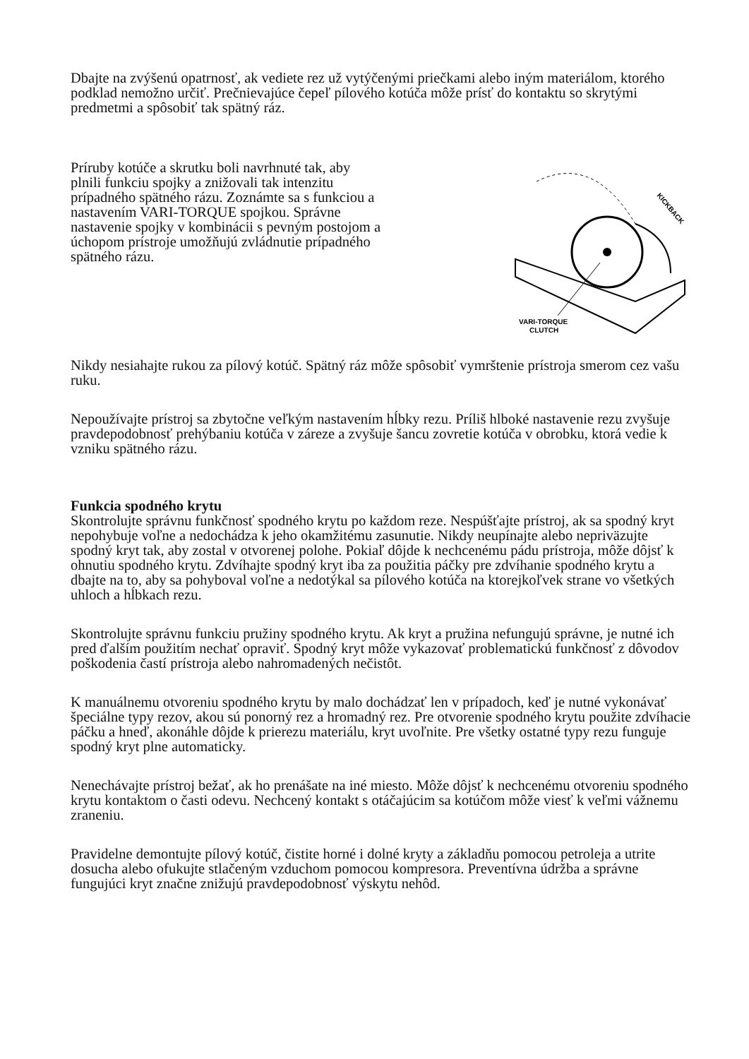Dbajte na zvýšenú opatrnosť, ak vediete rez už vytýčenými priečkami alebo iným materiálom, ktorého podklad nemožno určiť. Prečnievajúce čepeľ pílového kotúča môže prísť do kontaktu so skrytými predmetmi a spôsobiť tak spätný ráz.
Príruby kotúče a skrutku boli navrhnuté tak, aby plnili funkciu spojky a znižovali tak intenzitu prípadného spätného rázu. Zoznámte sa s funkciou a nastavením VARI-TORQUE spojkou. Správne nastavenie spojky v kombinácii s pevným postojom a úchopom prístroje umožňujú zvládnutie prípadného spätného rázu.
KICKBACK
VARI-TORQUE
CLUTCH
Nikdy nesiahajte rukou za pílový kotúč. Spätný ráz môže spôsobiť vymrštenie prístroja smerom cez vašu ruku.
Nepoužívajte prístroj sa zbytočne veľkým nastavením hĺbky rezu. Príliš hlboké nastavenie rezu zvyšuje pravdepodobnosť prehýbaniu kotúča v zárezе a zvyšuje šancu zovretie kotúča v obrobku, ktorá vedie k vzniku spätného rázu.
Funkcia spodného krytu
Skontrolujte správnu funkčnosť spodného krytu po každom reze. Nespúšťajte prístroj, ak sa spodný kryt nepohybuje voľne a nedochádza k jeho okamžitému zasunutie. Nikdy neupínajte alebo neprivӓzujte spodný kryt tak, aby zostal v otvorenej polohe. Pokiaľ dôjde k nechcenému pádu prístroja, môže dôjsť k ohnutiu spodného krytu. Zdvíhajte spodný kryt iba za použitia páčky pre zdvíhanie spodného krytu a dbajte na to, aby sa pohyboval voľne a nedotýkal sa pílového kotúča na ktorejkoľvek strane vo všetkých uhloch a hĺbkach rezu.
Skontrolujte správnu funkciu pružiny spodného krytu. Ak kryt a pružina nefungujú správne, je nutné ich pred ďalším použitím nechať opraviť. Spodný kryt môže vykazovať problematickú funkčnosť z dôvodov poškodenia častí prístroja alebo nahromadených nečistôt.
K manuálnemu otvoreniu spodného krytu by malo dochádzať len v prípadoch, keď je nutné vykonávať špeciálne typy rezov, akou sú ponorný rez a hromadný rez. Pre otvorenie spodného krytu použite zdvíhacie páčku a hneď, akonáhle dôjde k prierezu materiálu, kryt uvoľnite. Pre všetky ostatné typy rezu funguje spodný kryt plne automaticky.
Nenechávajte prístroj bežať, ak ho prenášate na iné miesto. Môže dôjsť k nechcenému otvoreniu spodného krytu kontaktom o časti odevu. Nechcený kontakt s otáčajúcim sa kotúčom môže viesť k veľmi vážnemu zraneniu.
Pravidelne demontujte pílový kotúč, čistite horné i dolné kryty a základňu pomocou petroleja a utrite dosucha alebo ofukujte stlačeným vzduchom pomocou kompresora. Preventívna údržba a správne fungujúci kryt značne znižujú pravdepodobnosť výskytu nehôd.